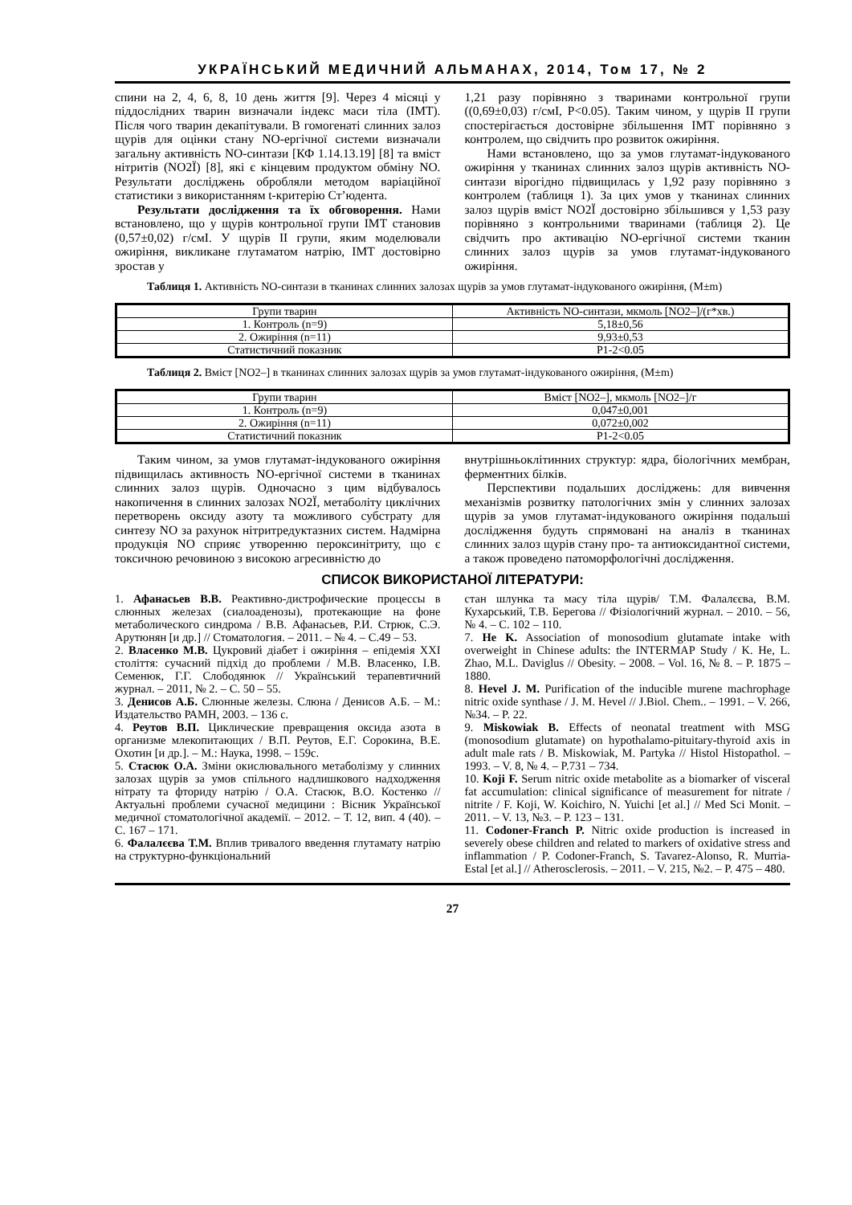УКРАЇНСЬКИЙ МЕДИЧНИЙ АЛЬМАНАХ, 2014, Том 17, № 2
спини на 2, 4, 6, 8, 10 день життя [9]. Через 4 місяці у піддослідних тварин визначали індекс маси тіла (ІМТ). Після чого тварин декапітували. В гомогенаті слинних залоз щурів для оцінки стану NO-ергічної системи визначали загальну активність NO-синтази [КФ 1.14.13.19] [8] та вміст нітритів (NO2Ї) [8], які є кінцевим продуктом обміну NO. Результати досліджень обробляли методом варіаційної статистики з використанням t-критерію Ст’юдента.
Результати дослідження та їх обговорення. Нами встановлено, що у щурів контрольної групи ІМТ становив (0,57±0,02) г/смІ. У щурів ІІ групи, яким моделювали ожиріння, викликане глутаматом натрію, ІМТ достовірно зростав у
1,21 разу порівняно з тваринами контрольної групи ((0,69±0,03) г/смІ, Р<0.05). Таким чином, у щурів ІІ групи спостерігається достовірне збільшення ІМТ порівняно з контролем, що свідчить про розвиток ожиріння.
Нами встановлено, що за умов глутамат-індукованого ожиріння у тканинах слинних залоз щурів активність NO-синтази вірогідно підвищилась у 1,92 разу порівняно з контролем (таблиця 1). За цих умов у тканинах слинних залоз щурів вміст NO2Ї достовірно збільшився у 1,53 разу порівняно з контрольними тваринами (таблиця 2). Це свідчить про активацію NO-ергічної системи тканин слинних залоз щурів за умов глутамат-індукованого ожиріння.
Таблиця 1. Активність NO-синтази в тканинах слинних залозах щурів за умов глутамат-індукованого ожиріння, (M±m)
| Групи тварин | Активність NO-синтази, мкмоль [NO2–]/(г*хв.) |
| --- | --- |
| 1. Контроль (n=9) | 5,18±0,56 |
| 2. Ожиріння (n=11) | 9,93±0,53 |
| Статистичний показник | P1-2<0.05 |
Таблиця 2. Вміст [NO2–] в тканинах слинних залозах щурів за умов глутамат-індукованого ожиріння, (M±m)
| Групи тварин | Вміст [NO2–], мкмоль [NO2–]/г |
| --- | --- |
| 1. Контроль (n=9) | 0,047±0,001 |
| 2. Ожиріння (n=11) | 0,072±0,002 |
| Статистичний показник | P1-2<0.05 |
Таким чином, за умов глутамат-індукованого ожиріння підвищилась активность NO-ергічної системи в тканинах слинних залоз щурів. Одночасно з цим відбувалось накопичення в слинних залозах NO2Ї, метаболіту циклічних перетворень оксиду азоту та можливого субстрату для синтезу NO за рахунок нітритредуктазних систем. Надмірна продукція NO сприяє утворенню пероксинітриту, що є токсичною речовиною з високою агресивністю до
внутрішньоклітинних структур: ядра, біологічних мембран, ферментних білків.
Перспективи подальших досліджень: для вивчення механізмів розвитку патологічних змін у слинних залозах щурів за умов глутамат-індукованого ожиріння подальші дослідження будуть спрямовані на аналіз в тканинах слинних залоз щурів стану про- та антиоксидантної системи, а також проведено патоморфологічні дослідження.
СПИСОК ВИКОРИСТАНОЇ ЛІТЕРАТУРИ:
1. Афанасьев В.В. Реактивно-дистрофические процессы в слюнных железах (сиалоаденозы), протекающие на фоне метаболического синдрома / В.В. Афанасьев, Р.И. Стрюк, С.Э. Арутюнян [и др.] // Стоматология. – 2011. – № 4. – С.49 – 53.
2. Власенко М.В. Цукровий діабет і ожиріння – епідемія ХХІ століття: сучасний підхід до проблеми / М.В. Власенко, І.В. Семенюк, Г.Г. Слободянюк // Український терапевтичний журнал. – 2011, № 2. – С. 50 – 55.
3. Денисов А.Б. Слюнные железы. Слюна / Денисов А.Б. – М.: Издательство РАМН, 2003. – 136 с.
4. Реутов В.П. Циклические превращения оксида азота в организме млекопитающих / В.П. Реутов, Е.Г. Сорокина, В.Е. Охотин [и др.]. – М.: Наука, 1998. – 159с.
5. Стасюк О.А. Зміни окислювального метаболізму у слинних залозах щурів за умов спільного надлишкового надходження нітрату та фториду натрію / О.А. Стасюк, В.О. Костенко // Актуальні проблеми сучасної медицини : Вісник Української медичної стоматологічної академії. – 2012. – Т. 12, вип. 4 (40). – С. 167 – 171.
6. Фалалєєва Т.М. Вплив тривалого введення глутамату натрію на структурно-функціональний
стан шлунка та масу тіла щурів/ Т.М. Фалалєєва, В.М. Кухарський, Т.В. Берегова // Фізіологічний журнал. – 2010. – 56, № 4. – С. 102 – 110.
7. He K. Association of monosodium glutamate intake with overweight in Chinese adults: the INTERMAP Study / K. He, L. Zhao, M.L. Daviglus // Obesity. – 2008. – Vol. 16, № 8. – P. 1875 – 1880.
8. Hevel J. M. Purification of the inducible murene machrophage nitric oxide synthase / J. M. Hevel // J.Biol. Chem.. – 1991. – V. 266, №34. – P. 22.
9. Miskowiak B. Effects of neonatal treatment with MSG (monosodium glutamate) on hypothalamo-pituitary-thyroid axis in adult male rats / B. Miskowiak, M. Partyka // Histol Histopathol. – 1993. – V. 8, № 4. – P.731 – 734.
10. Koji F. Serum nitric oxide metabolite as a biomarker of visceral fat accumulation: clinical significance of measurement for nitrate / nitrite / F. Koji, W. Koichiro, N. Yuichi [et al.] // Med Sci Monit. – 2011. – V. 13, №3. – P. 123 – 131.
11. Codoner-Franch P. Nitric oxide production is increased in severely obese children and related to markers of oxidative stress and inflammation / P. Codoner-Franch, S. Tavarez-Alonso, R. Murria-Estal [et al.] // Atherosclerosis. – 2011. – V. 215, №2. – P. 475 – 480.
27